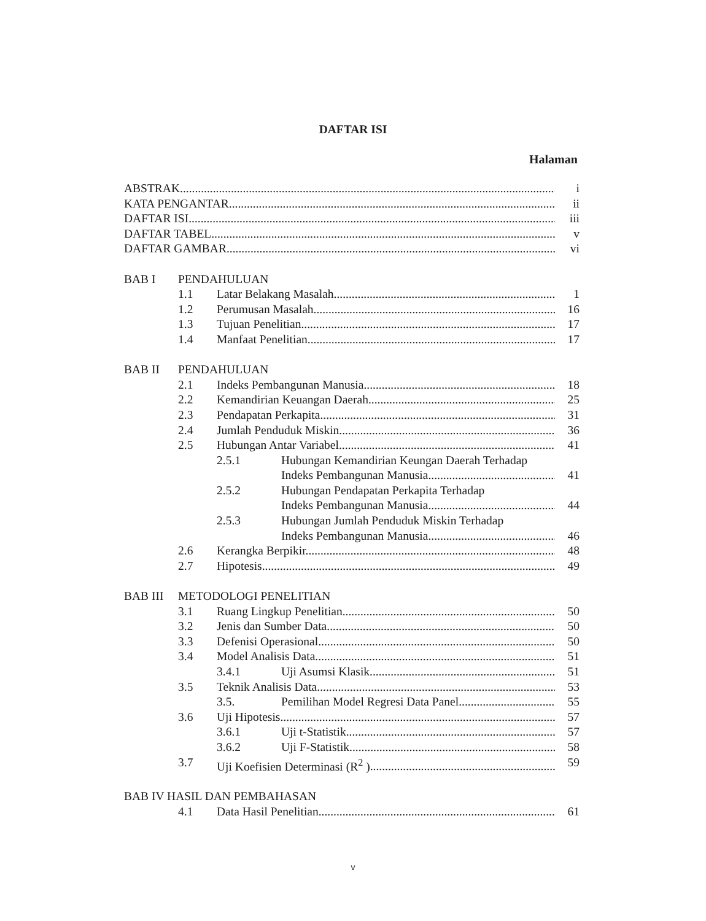DAFTAR ISI
Halaman
ABSTRAK i
KATA PENGANTAR ii
DAFTAR ISI iii
DAFTAR TABEL v
DAFTAR GAMBAR vi
BAB I PENDAHULUAN
1.1 Latar Belakang Masalah 1
1.2 Perumusan Masalah 16
1.3 Tujuan Penelitian 17
1.4 Manfaat Penelitian 17
BAB II PENDAHULUAN
2.1 Indeks Pembangunan Manusia 18
2.2 Kemandirian Keuangan Daerah 25
2.3 Pendapatan Perkapita 31
2.4 Jumlah Penduduk Miskin 36
2.5 Hubungan Antar Variabel 41
2.5.1 Hubungan Kemandirian Keungan Daerah Terhadap
Indeks Pembangunan Manusia 41
2.5.2 Hubungan Pendapatan Perkapita Terhadap
Indeks Pembangunan Manusia 44
2.5.3 Hubungan Jumlah Penduduk Miskin Terhadap
Indeks Pembangunan Manusia 46
2.6 Kerangka Berpikir 48
2.7 Hipotesis 49
BAB III METODOLOGI PENELITIAN
3.1 Ruang Lingkup Penelitian 50
3.2 Jenis dan Sumber Data 50
3.3 Defenisi Operasional 50
3.4 Model Analisis Data 51
3.4.1 Uji Asumsi Klasik 51
3.5 Teknik Analisis Data 53
3.5. Pemilihan Model Regresi Data Panel 55
3.6 Uji Hipotesis 57
3.6.1 Uji t-Statistik 57
3.6.2 Uji F-Statistik 58
3.7 Uji Koefisien Determinasi (R<sup>2</sup> ) 59
BAB IV HASIL DAN PEMBAHASAN
4.1 Data Hasil Penelitian 61
v